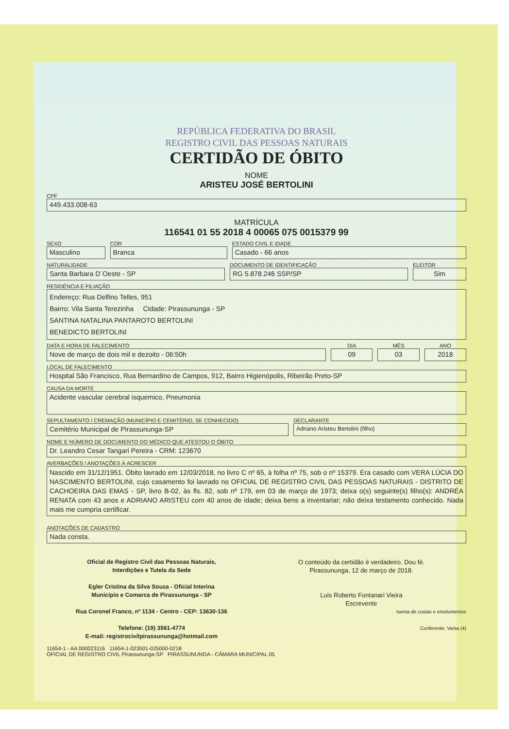REPÚBLICA FEDERATIVA DO BRASIL
REGISTRO CIVIL DAS PESSOAS NATURAIS
CERTIDÃO DE ÓBITO
NOME
ARISTEU JOSÉ BERTOLINI
CPF
449.433.008-63
MATRÍCULA
116541 01 55 2018 4 00065 075 0015379 99
SEXO
Masculino
COR
Branca
ESTADO CIVIL E IDADE
Casado - 66 anos
NATURALIDADE
Santa Barbara D´Oeste - SP
DOCUMENTO DE IDENTIFICAÇÃO
RG 5.878.246 SSP/SP
ELEITOR
Sim
RESIDÊNCIA E FILIAÇÃO
Endereço: Rua Delfino Telles, 951
Bairro: Vila Santa Terezinha Cidade: Pirassununga - SP
SANTINA NATALINA PANTAROTO BERTOLINI
BENEDICTO BERTOLINI
DATA E HORA DE FALECIMENTO
Nove de março de dois mil e dezoito - 06:50h
DIA
09
MÊS
03
ANO
2018
LOCAL DE FALECIMENTO
Hospital São Francisco, Rua Bernardino de Campos, 912, Bairro Higienópolis, Ribeirão Preto-SP
CAUSA DA MORTE
Acidente vascular cerebral isquemico, Pneumonia
SEPULTAMENTO / CREMAÇÃO (MUNICÍPIO E CEMITÉRIO, SE CONHECIDO)
Cemitério Municipal de Pirassununga-SP
DECLARANTE
Adriano Aristeu Bertolini (filho)
NOME E NÚMERO DE DOCUMENTO DO MÉDICO QUE ATESTOU O ÓBITO
Dr. Leandro Cesar Tangari Pereira - CRM: 123670
AVERBAÇÕES / ANOTAÇÕES À ACRESCER
Nascido em 31/12/1951. Óbito lavrado em 12/03/2018, no livro C nº 65, à folha nº 75, sob o nº 15379. Era casado com VERA LÚCIA DO NASCIMENTO BERTOLINI, cujo casamento foi lavrado no OFICIAL DE REGISTRO CIVIL DAS PESSOAS NATURAIS - DISTRITO DE CACHOEIRA DAS EMAS - SP, livro B-02, às fls. 82, sob nº 179, em 03 de março de 1973; deixa o(s) seguinte(s) filho(s): ANDRÉA RENATA com 43 anos e ADRIANO ARISTEU com 40 anos de idade; deixa bens a inventariar; não deixa testamento conhecido. Nada mais me cumpria certificar.
ANOTAÇÕES DE CADASTRO
Nada consta.
Oficial de Registro Civil das Pessoas Naturais,
Interdições e Tutela da Sede
Egler Cristina da Silva Souza - Oficial Interina
Município e Comarca de Pirassununga - SP
Rua Coronel Franco, nº 1134 - Centro - CEP: 13630-136
Telefone: (19) 3561-4774
E-mail: registrocivilpirassununga@hotmail.com
O conteúdo da certidão é verdadeiro. Dou fé.
Pirassununga, 12 de março de 2018.
Luis Roberto Fontanari Vieira
Escrevente
Isenta de custas e emolumentos
Conferente: Vania (4)
11654-1 - AA 000023116 11654-1-023001-025000-0218
OFICIAL DE REGISTRO CIVIL Pirassununga-SP PIRASSUNUNGA - CÂMARA MUNICIPAL 05